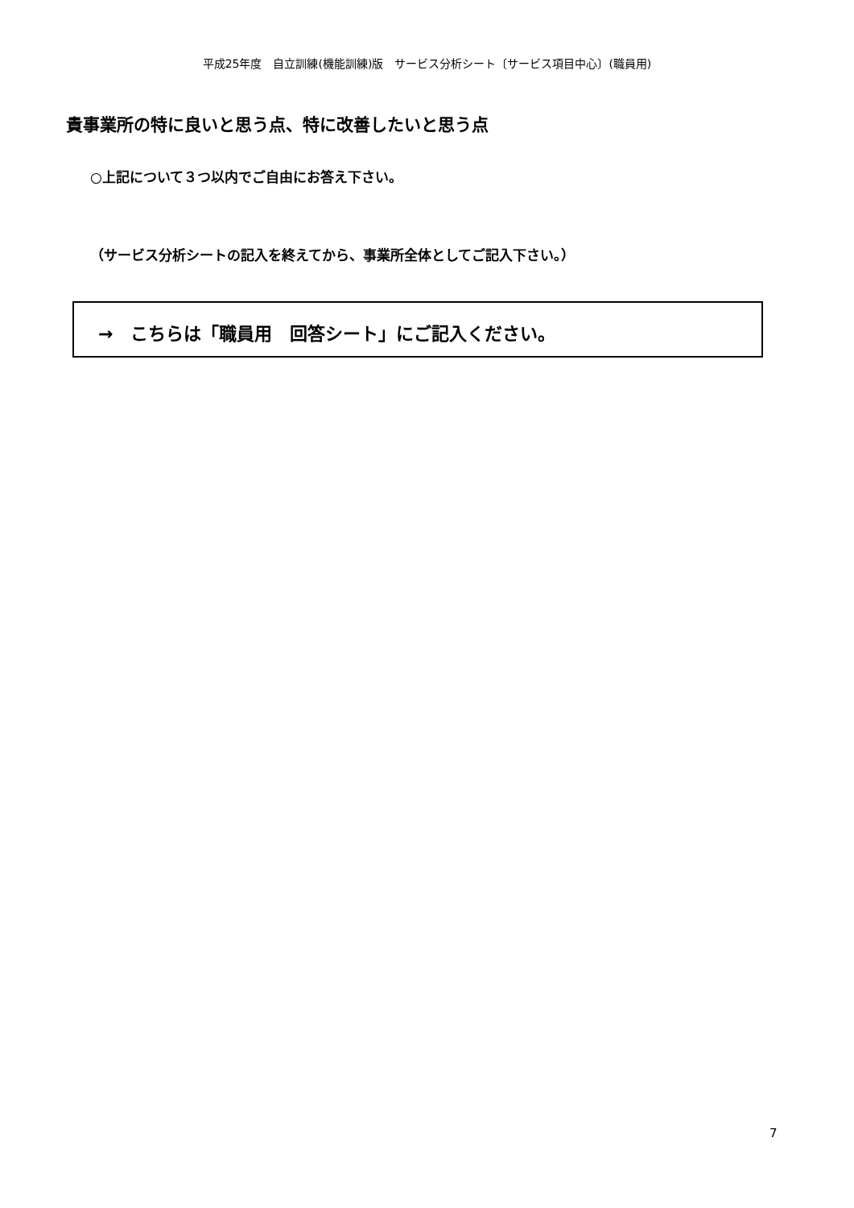平成25年度　自立訓練(機能訓練)版　サービス分析シート〔サービス項目中心〕(職員用)
貴事業所の特に良いと思う点、特に改善したいと思う点
○上記について３つ以内でご自由にお答え下さい。
（サービス分析シートの記入を終えてから、事業所全体としてご記入下さい。）
→　こちらは「職員用　回答シート」にご記入ください。
7